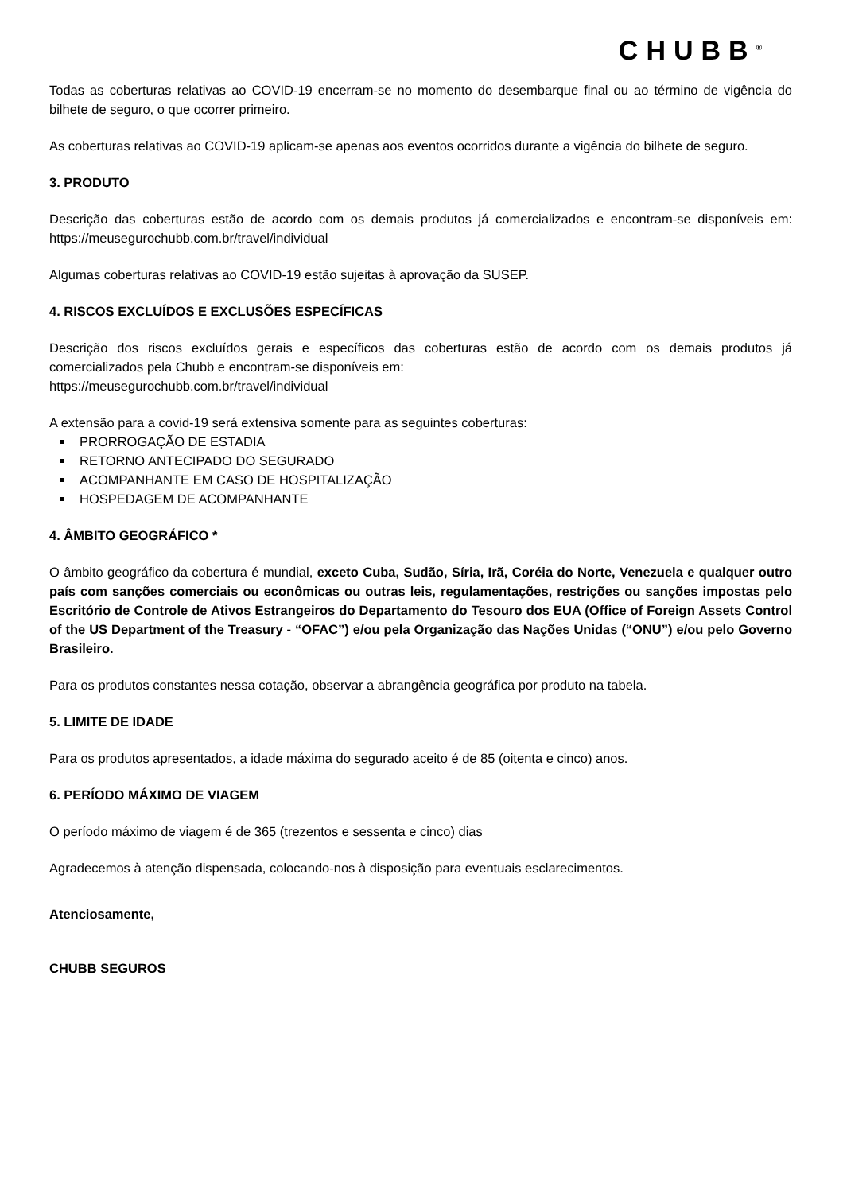CHUBB<sup>®</sup>
Todas as coberturas relativas ao COVID-19 encerram-se no momento do desembarque final ou ao término de vigência do bilhete de seguro, o que ocorrer primeiro.
As coberturas relativas ao COVID-19 aplicam-se apenas aos eventos ocorridos durante a vigência do bilhete de seguro.
3. PRODUTO
Descrição das coberturas estão de acordo com os demais produtos já comercializados e encontram-se disponíveis em: https://meusegurochubb.com.br/travel/individual
Algumas coberturas relativas ao COVID-19 estão sujeitas à aprovação da SUSEP.
4. RISCOS EXCLUÍDOS E EXCLUSÕES ESPECÍFICAS
Descrição dos riscos excluídos gerais e específicos das coberturas estão de acordo com os demais produtos já comercializados pela Chubb e encontram-se disponíveis em:
https://meusegurochubb.com.br/travel/individual
A extensão para a covid-19 será extensiva somente para as seguintes coberturas:
PRORROGAÇÃO DE ESTADIA
RETORNO ANTECIPADO DO SEGURADO
ACOMPANHANTE EM CASO DE HOSPITALIZAÇÃO
HOSPEDAGEM DE ACOMPANHANTE
4. ÂMBITO GEOGRÁFICO *
O âmbito geográfico da cobertura é mundial, exceto Cuba, Sudão, Síria, Irã, Coréia do Norte, Venezuela e qualquer outro país com sanções comerciais ou econômicas ou outras leis, regulamentações, restrições ou sanções impostas pelo Escritório de Controle de Ativos Estrangeiros do Departamento do Tesouro dos EUA (Office of Foreign Assets Control of the US Department of the Treasury - “OFAC”) e/ou pela Organização das Nações Unidas (“ONU”) e/ou pelo Governo Brasileiro.
Para os produtos constantes nessa cotação, observar a abrangência geográfica por produto na tabela.
5. LIMITE DE IDADE
Para os produtos apresentados, a idade máxima do segurado aceito é de 85 (oitenta e cinco) anos.
6. PERÍODO MÁXIMO DE VIAGEM
O período máximo de viagem é de 365 (trezentos e sessenta e cinco) dias
Agradecemos à atenção dispensada, colocando-nos à disposição para eventuais esclarecimentos.
Atenciosamente,
CHUBB SEGUROS